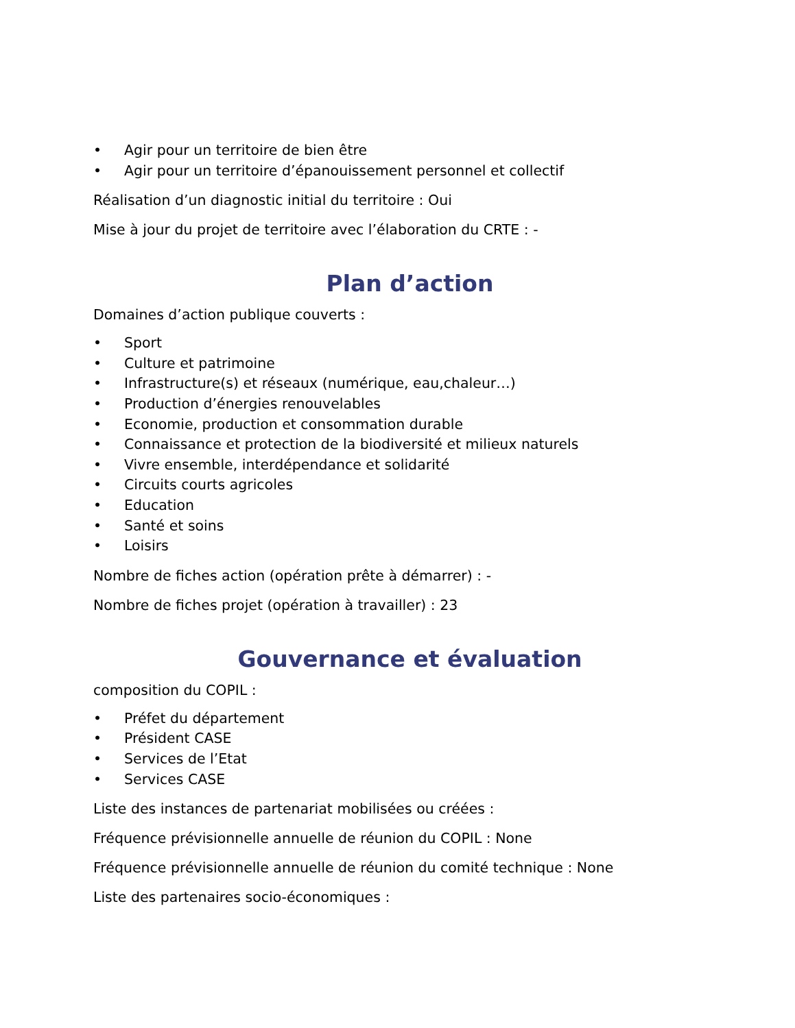• Agir pour un territoire de bien être
• Agir pour un territoire d’épanouissement personnel et collectif
Réalisation d’un diagnostic initial du territoire : Oui
Mise à jour du projet de territoire avec l’élaboration du CRTE : -
Plan d’action
Domaines d’action publique couverts :
• Sport
• Culture et patrimoine
• Infrastructure(s) et réseaux (numérique, eau,chaleur…)
• Production d’énergies renouvelables
• Economie, production et consommation durable
• Connaissance et protection de la biodiversité et milieux naturels
• Vivre ensemble, interdépendance et solidarité
• Circuits courts agricoles
• Education
• Santé et soins
• Loisirs
Nombre de fiches action (opération prête à démarrer) : -
Nombre de fiches projet (opération à travailler) : 23
Gouvernance et évaluation
composition du COPIL :
• Préfet du département
• Président CASE
• Services de l’Etat
• Services CASE
Liste des instances de partenariat mobilisées ou créées :
Fréquence prévisionnelle annuelle de réunion du COPIL : None
Fréquence prévisionnelle annuelle de réunion du comité technique : None
Liste des partenaires socio-économiques :